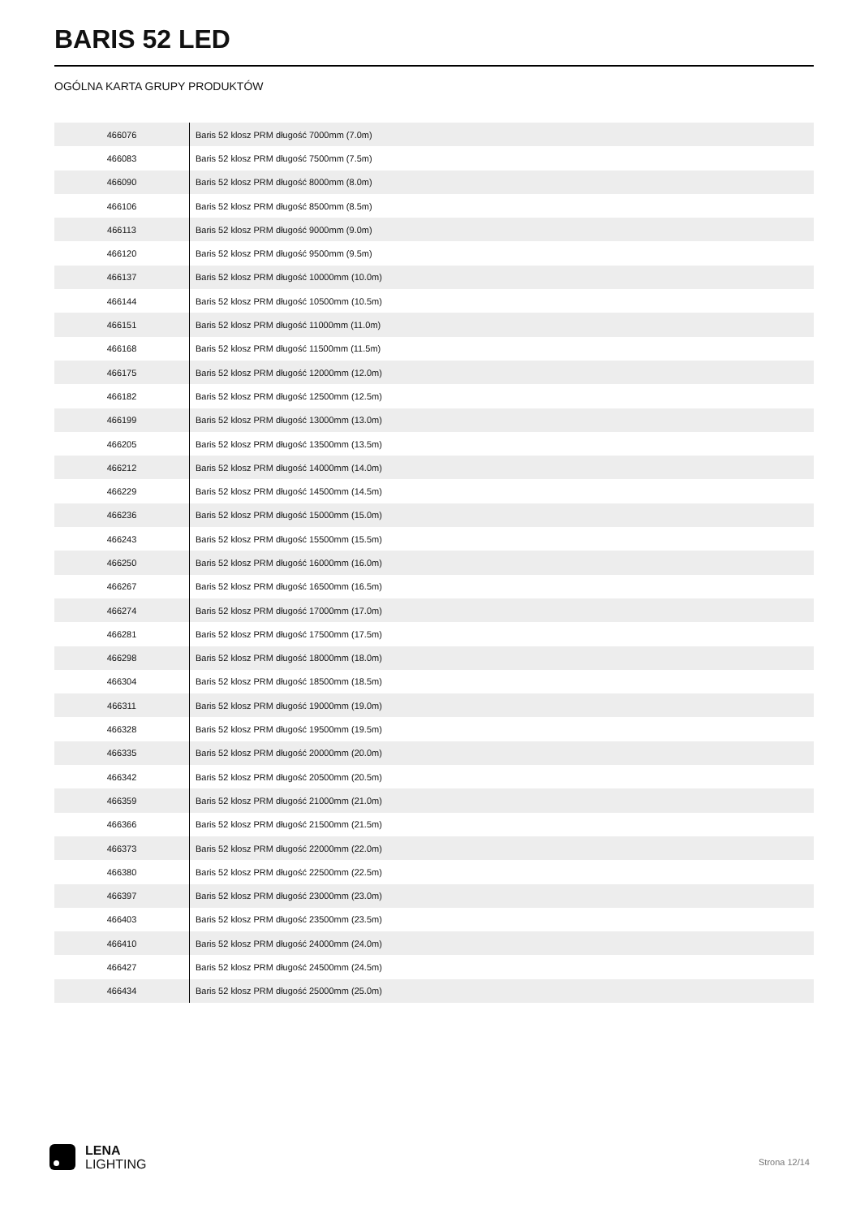BARIS 52 LED
OGÓLNA KARTA GRUPY PRODUKTÓW
| 466076 | Baris 52 klosz PRM długość 7000mm (7.0m) |
| 466083 | Baris 52 klosz PRM długość 7500mm (7.5m) |
| 466090 | Baris 52 klosz PRM długość 8000mm (8.0m) |
| 466106 | Baris 52 klosz PRM długość 8500mm (8.5m) |
| 466113 | Baris 52 klosz PRM długość 9000mm (9.0m) |
| 466120 | Baris 52 klosz PRM długość 9500mm (9.5m) |
| 466137 | Baris 52 klosz PRM długość 10000mm (10.0m) |
| 466144 | Baris 52 klosz PRM długość 10500mm (10.5m) |
| 466151 | Baris 52 klosz PRM długość 11000mm (11.0m) |
| 466168 | Baris 52 klosz PRM długość 11500mm (11.5m) |
| 466175 | Baris 52 klosz PRM długość 12000mm (12.0m) |
| 466182 | Baris 52 klosz PRM długość 12500mm (12.5m) |
| 466199 | Baris 52 klosz PRM długość 13000mm (13.0m) |
| 466205 | Baris 52 klosz PRM długość 13500mm (13.5m) |
| 466212 | Baris 52 klosz PRM długość 14000mm (14.0m) |
| 466229 | Baris 52 klosz PRM długość 14500mm (14.5m) |
| 466236 | Baris 52 klosz PRM długość 15000mm (15.0m) |
| 466243 | Baris 52 klosz PRM długość 15500mm (15.5m) |
| 466250 | Baris 52 klosz PRM długość 16000mm (16.0m) |
| 466267 | Baris 52 klosz PRM długość 16500mm (16.5m) |
| 466274 | Baris 52 klosz PRM długość 17000mm (17.0m) |
| 466281 | Baris 52 klosz PRM długość 17500mm (17.5m) |
| 466298 | Baris 52 klosz PRM długość 18000mm (18.0m) |
| 466304 | Baris 52 klosz PRM długość 18500mm (18.5m) |
| 466311 | Baris 52 klosz PRM długość 19000mm (19.0m) |
| 466328 | Baris 52 klosz PRM długość 19500mm (19.5m) |
| 466335 | Baris 52 klosz PRM długość 20000mm (20.0m) |
| 466342 | Baris 52 klosz PRM długość 20500mm (20.5m) |
| 466359 | Baris 52 klosz PRM długość 21000mm (21.0m) |
| 466366 | Baris 52 klosz PRM długość 21500mm (21.5m) |
| 466373 | Baris 52 klosz PRM długość 22000mm (22.0m) |
| 466380 | Baris 52 klosz PRM długość 22500mm (22.5m) |
| 466397 | Baris 52 klosz PRM długość 23000mm (23.0m) |
| 466403 | Baris 52 klosz PRM długość 23500mm (23.5m) |
| 466410 | Baris 52 klosz PRM długość 24000mm (24.0m) |
| 466427 | Baris 52 klosz PRM długość 24500mm (24.5m) |
| 466434 | Baris 52 klosz PRM długość 25000mm (25.0m) |
LENA
LIGHTING
Strona 12/14